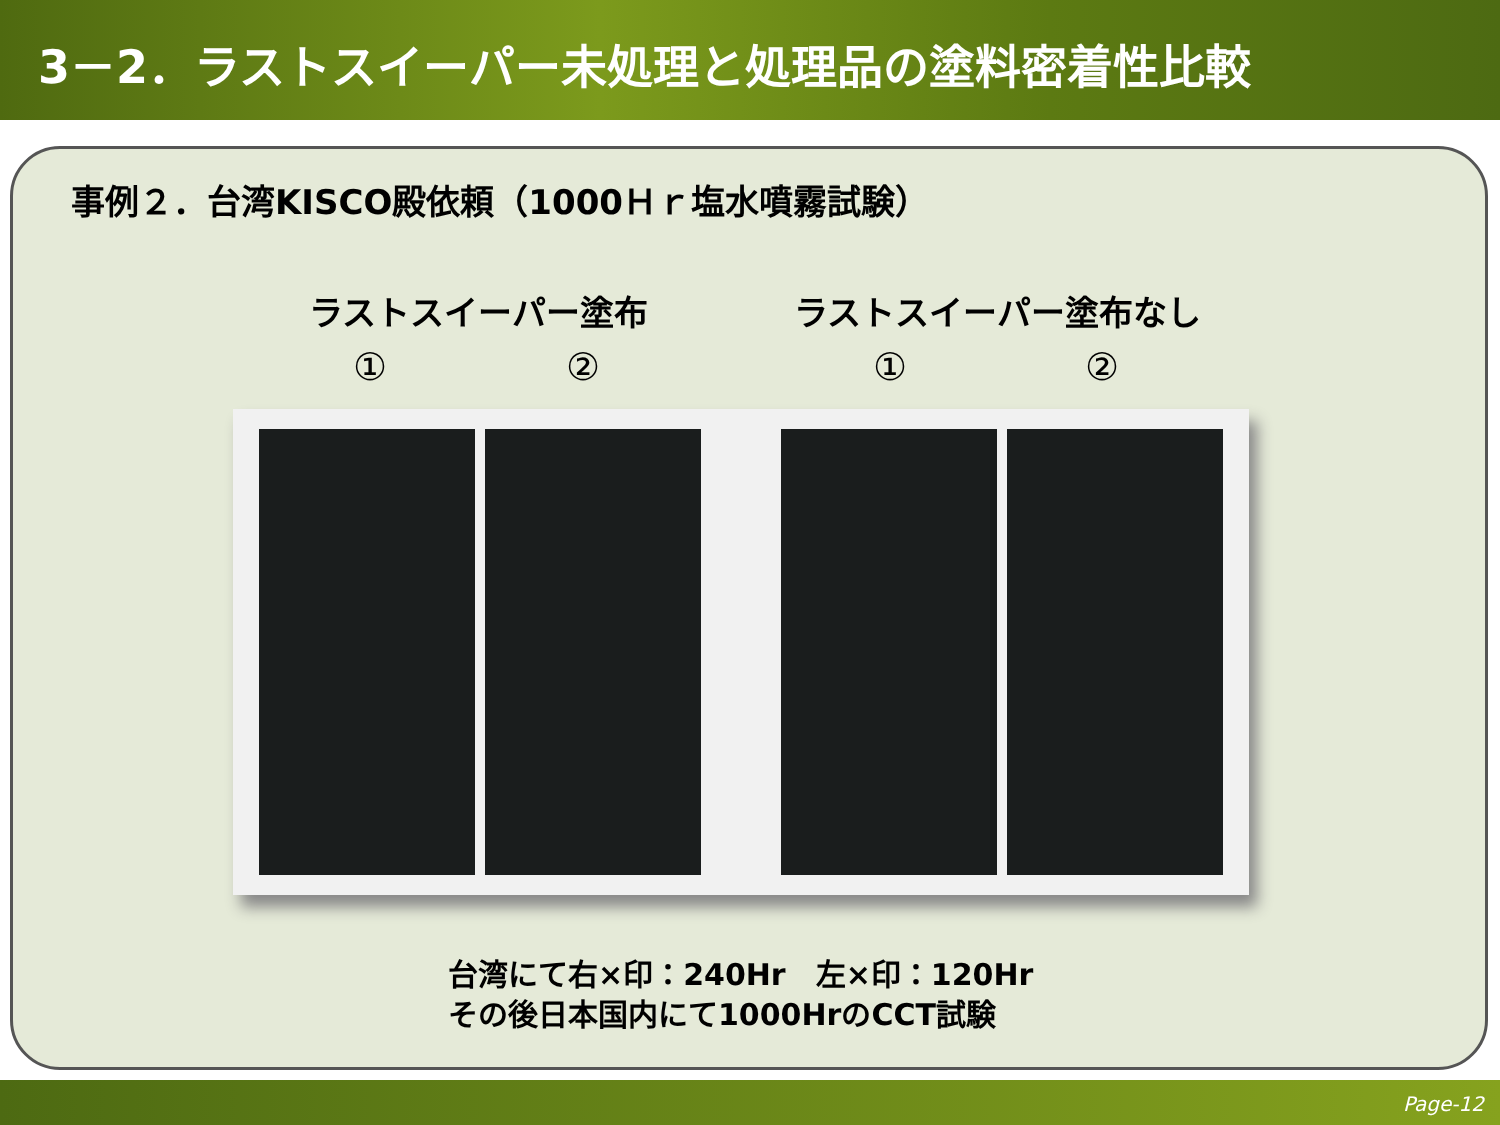3－2．ラストスイーパー未処理と処理品の塗料密着性比較
事例２．台湾KISCO殿依頼（1000Ｈｒ塩水噴霧試験）
ラストスイーパー塗布 ラストスイーパー塗布なし
① ② ① ②
台湾にて右×印：240Hr　左×印：120Hr
その後日本国内にて1000HrのCCT試験
Page-12